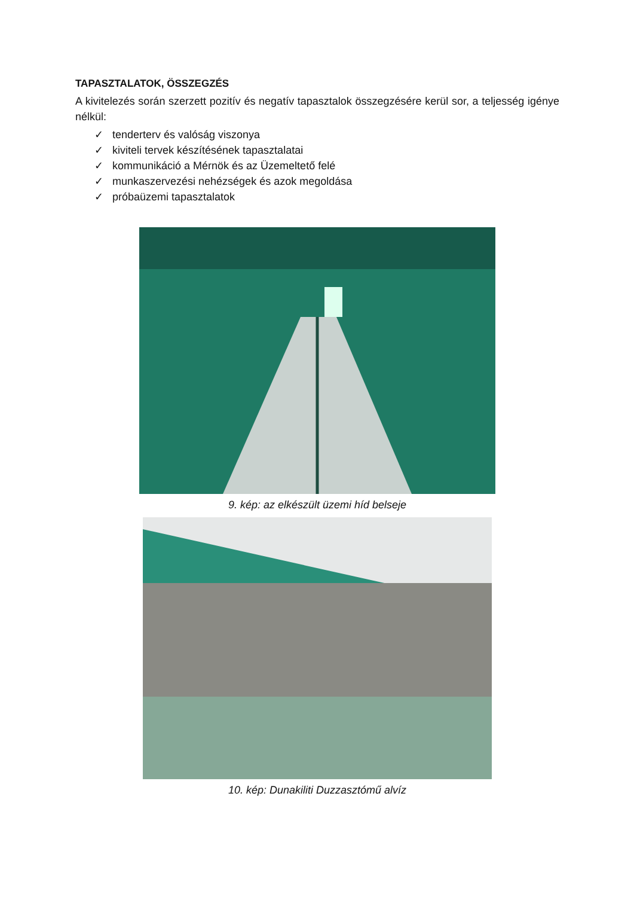TAPASZTALATOK, ÖSSZEGZÉS
A kivitelezés során szerzett pozitív és negatív tapasztalok összegzésére kerül sor, a teljesség igénye nélkül:
✓ tenderterv és valóság viszonya
✓ kiviteli tervek készítésének tapasztalatai
✓ kommunikáció a Mérnök és az Üzemeltető felé
✓ munkaszervezési nehézségek és azok megoldása
✓ próbaüzemi tapasztalatok
9. kép: az elkészült üzemi híd belseje
10. kép: Dunakiliti Duzzasztómű alvíz